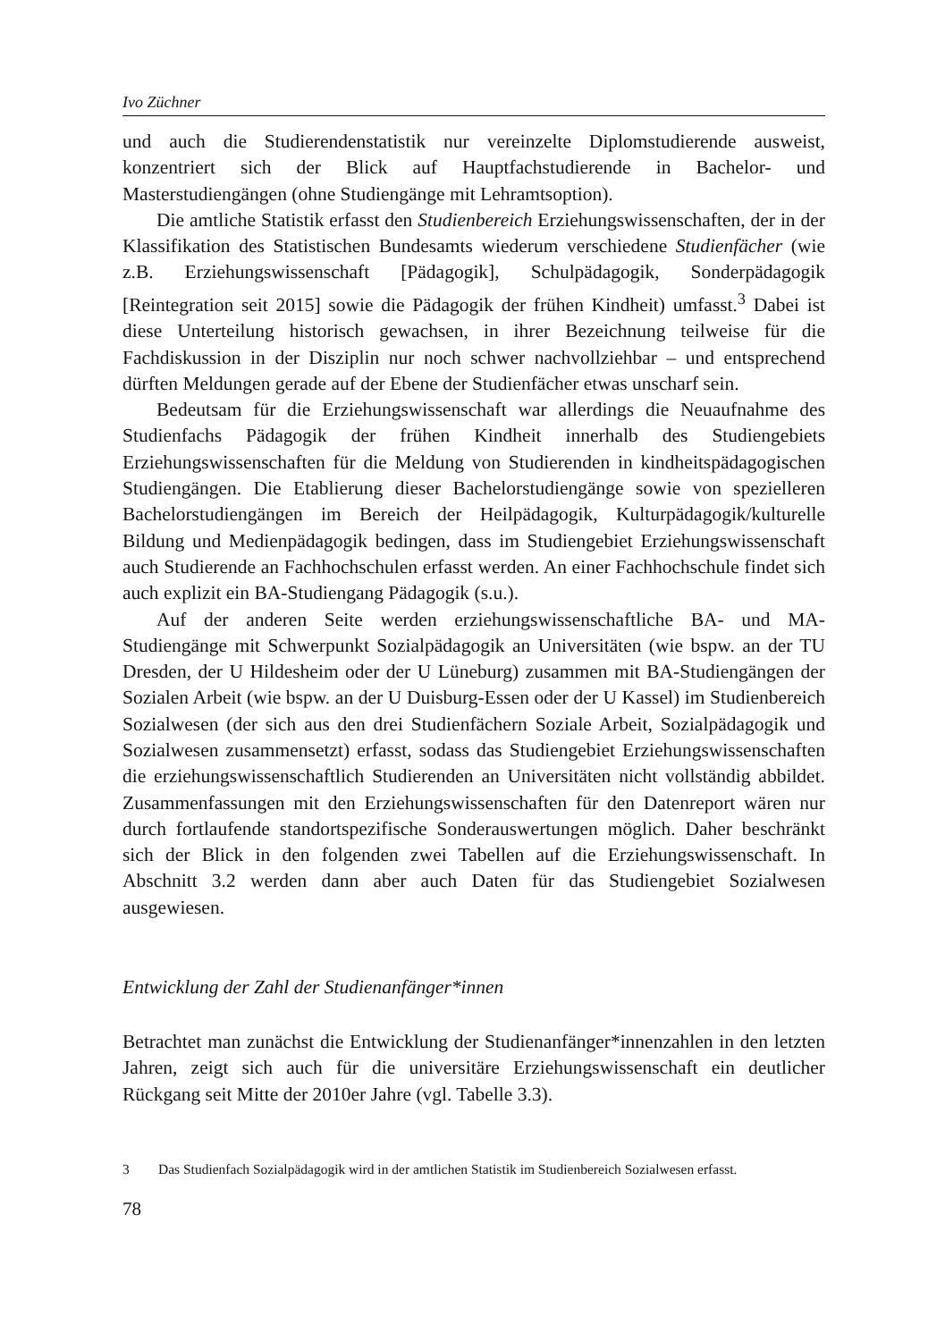Ivo Züchner
und auch die Studierendenstatistik nur vereinzelte Diplomstudierende ausweist, konzentriert sich der Blick auf Hauptfachstudierende in Bachelor- und Masterstudiengängen (ohne Studiengänge mit Lehramtsoption).
Die amtliche Statistik erfasst den Studienbereich Erziehungswissenschaften, der in der Klassifikation des Statistischen Bundesamts wiederum verschiedene Studienfächer (wie z.B. Erziehungswissenschaft [Pädagogik], Schulpädagogik, Sonderpädagogik [Reintegration seit 2015] sowie die Pädagogik der frühen Kindheit) umfasst.<sup>3</sup> Dabei ist diese Unterteilung historisch gewachsen, in ihrer Bezeichnung teilweise für die Fachdiskussion in der Disziplin nur noch schwer nachvollziehbar – und entsprechend dürften Meldungen gerade auf der Ebene der Studienfächer etwas unscharf sein.
Bedeutsam für die Erziehungswissenschaft war allerdings die Neuaufnahme des Studienfachs Pädagogik der frühen Kindheit innerhalb des Studiengebiets Erziehungswissenschaften für die Meldung von Studierenden in kindheitspädagogischen Studiengängen. Die Etablierung dieser Bachelorstudiengänge sowie von spezielleren Bachelorstudiengängen im Bereich der Heilpädagogik, Kulturpädagogik/kulturelle Bildung und Medienpädagogik bedingen, dass im Studiengebiet Erziehungswissenschaft auch Studierende an Fachhochschulen erfasst werden. An einer Fachhochschule findet sich auch explizit ein BA-Studiengang Pädagogik (s.u.).
Auf der anderen Seite werden erziehungswissenschaftliche BA- und MA-Studiengänge mit Schwerpunkt Sozialpädagogik an Universitäten (wie bspw. an der TU Dresden, der U Hildesheim oder der U Lüneburg) zusammen mit BA-Studiengängen der Sozialen Arbeit (wie bspw. an der U Duisburg-Essen oder der U Kassel) im Studienbereich Sozialwesen (der sich aus den drei Studienfächern Soziale Arbeit, Sozialpädagogik und Sozialwesen zusammensetzt) erfasst, sodass das Studiengebiet Erziehungswissenschaften die erziehungswissenschaftlich Studierenden an Universitäten nicht vollständig abbildet. Zusammenfassungen mit den Erziehungswissenschaften für den Datenreport wären nur durch fortlaufende standortspezifische Sonderauswertungen möglich. Daher beschränkt sich der Blick in den folgenden zwei Tabellen auf die Erziehungswissenschaft. In Abschnitt 3.2 werden dann aber auch Daten für das Studiengebiet Sozialwesen ausgewiesen.
Entwicklung der Zahl der Studienanfänger*innen
Betrachtet man zunächst die Entwicklung der Studienanfänger*innenzahlen in den letzten Jahren, zeigt sich auch für die universitäre Erziehungswissenschaft ein deutlicher Rückgang seit Mitte der 2010er Jahre (vgl. Tabelle 3.3).
3 Das Studienfach Sozialpädagogik wird in der amtlichen Statistik im Studienbereich Sozialwesen erfasst.
78